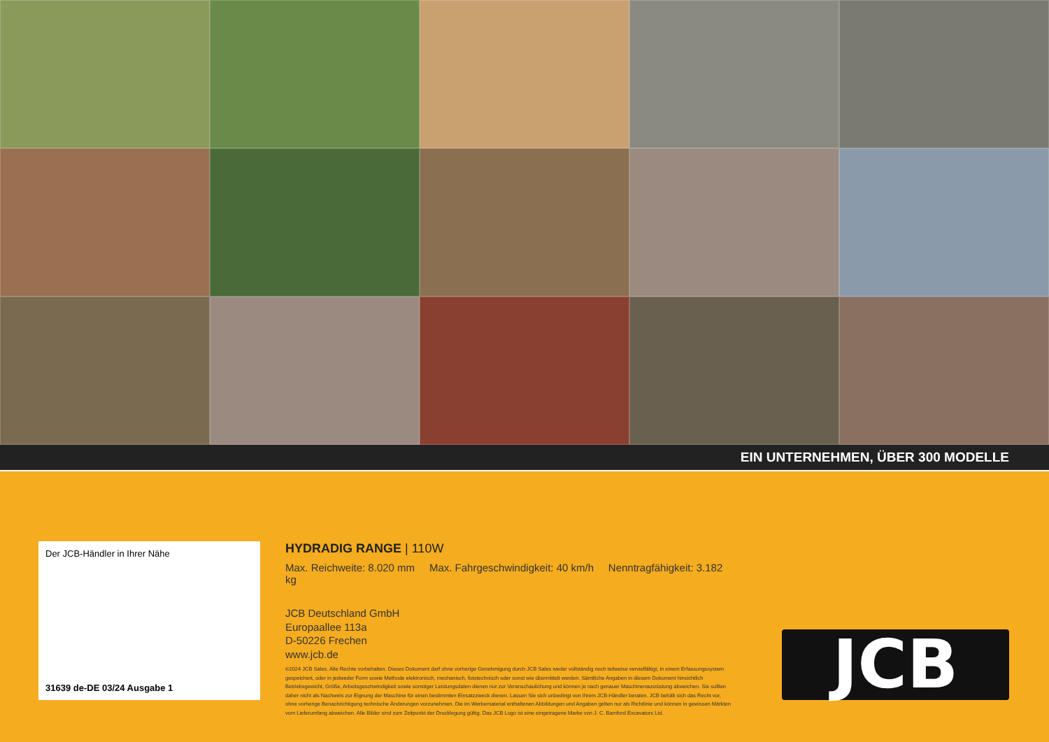EIN UNTERNEHMEN, ÜBER 300 MODELLE
Der JCB-Händler in Ihrer Nähe
31639 de-DE 03/24 Ausgabe 1
HYDRADIG RANGE | 110W
Max. Reichweite: 8.020 mm Max. Fahrgeschwindigkeit: 40 km/h Nenntragfähigkeit: 3.182 kg
JCB Deutschland GmbH
Europaallee 113a
D-50226 Frechen
www.jcb.de
©2024 JCB Sales. Alle Rechte vorbehalten. Dieses Dokument darf ohne vorherige Genehmigung durch JCB Sales weder vollständig noch teilweise vervielfältigt, in einem Erfassungssystem gespeichert, oder in jedweder Form sowie Methode elektronisch, mechanisch, fototechnisch oder sonst wie übermittelt werden. Sämtliche Angaben in diesem Dokument hinsichtlich Betriebsgewicht, Größe, Arbeitsgeschwindigkeit sowie sonstiger Leistungsdaten dienen nur zur Veranschaulichung und können je nach genauer Maschinenausrüstung abweichen. Sie sollten daher nicht als Nachweis zur Eignung der Maschine für einen bestimmten Einsatzzweck dienen. Lassen Sie sich unbedingt von Ihrem JCB-Händler beraten. JCB behält sich das Recht vor, ohne vorherige Benachrichtigung technische Änderungen vorzunehmen. Die im Werbematerial enthaltenen Abbildungen und Angaben gelten nur als Richtlinie und können in gewissen Märkten vom Lieferumfang abweichen. Alle Bilder sind zum Zeitpunkt der Drucklegung gültig. Das JCB Logo ist eine eingetragene Marke von J. C. Bamford Excavators Ltd.
JCB